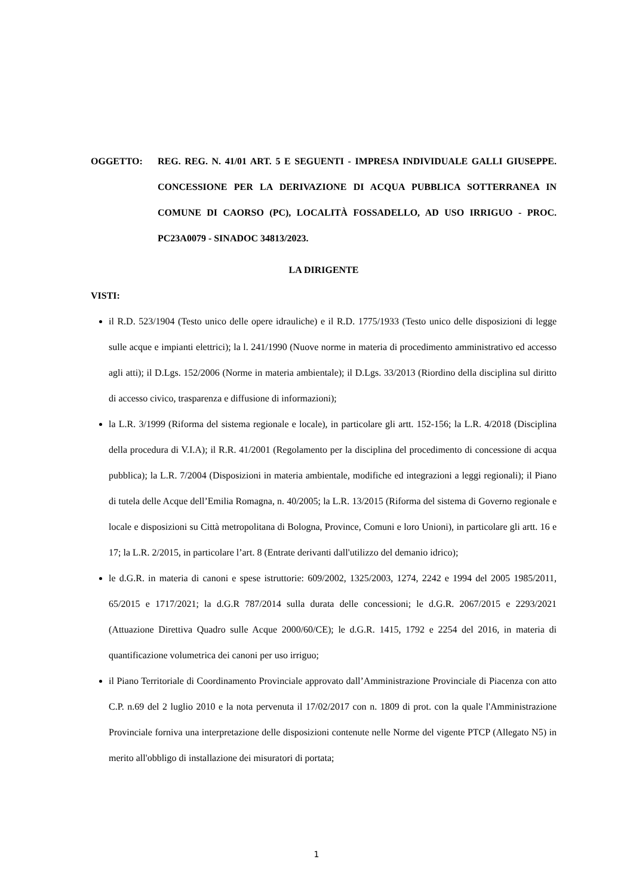OGGETTO: REG. REG. N. 41/01 ART. 5 E SEGUENTI - IMPRESA INDIVIDUALE GALLI GIUSEPPE. CONCESSIONE PER LA DERIVAZIONE DI ACQUA PUBBLICA SOTTERRANEA IN COMUNE DI CAORSO (PC), LOCALITÀ FOSSADELLO, AD USO IRRIGUO - PROC. PC23A0079 - SINADOC 34813/2023.
LA DIRIGENTE
VISTI:
il R.D. 523/1904 (Testo unico delle opere idrauliche) e il R.D. 1775/1933 (Testo unico delle disposizioni di legge sulle acque e impianti elettrici); la l. 241/1990 (Nuove norme in materia di procedimento amministrativo ed accesso agli atti); il D.Lgs. 152/2006 (Norme in materia ambientale); il D.Lgs. 33/2013 (Riordino della disciplina sul diritto di accesso civico, trasparenza e diffusione di informazioni);
la L.R. 3/1999 (Riforma del sistema regionale e locale), in particolare gli artt. 152-156; la L.R. 4/2018 (Disciplina della procedura di V.I.A); il R.R. 41/2001 (Regolamento per la disciplina del procedimento di concessione di acqua pubblica); la L.R. 7/2004 (Disposizioni in materia ambientale, modifiche ed integrazioni a leggi regionali); il Piano di tutela delle Acque dell’Emilia Romagna, n. 40/2005; la L.R. 13/2015 (Riforma del sistema di Governo regionale e locale e disposizioni su Città metropolitana di Bologna, Province, Comuni e loro Unioni), in particolare gli artt. 16 e 17; la L.R. 2/2015, in particolare l’art. 8 (Entrate derivanti dall'utilizzo del demanio idrico);
le d.G.R. in materia di canoni e spese istruttorie: 609/2002, 1325/2003, 1274, 2242 e 1994 del 2005 1985/2011, 65/2015 e 1717/2021; la d.G.R 787/2014 sulla durata delle concessioni; le d.G.R. 2067/2015 e 2293/2021 (Attuazione Direttiva Quadro sulle Acque 2000/60/CE); le d.G.R. 1415, 1792 e 2254 del 2016, in materia di quantificazione volumetrica dei canoni per uso irriguo;
il Piano Territoriale di Coordinamento Provinciale approvato dall’Amministrazione Provinciale di Piacenza con atto C.P. n.69 del 2 luglio 2010 e la nota pervenuta il 17/02/2017 con n. 1809 di prot. con la quale l'Amministrazione Provinciale forniva una interpretazione delle disposizioni contenute nelle Norme del vigente PTCP (Allegato N5) in merito all'obbligo di installazione dei misuratori di portata;
1